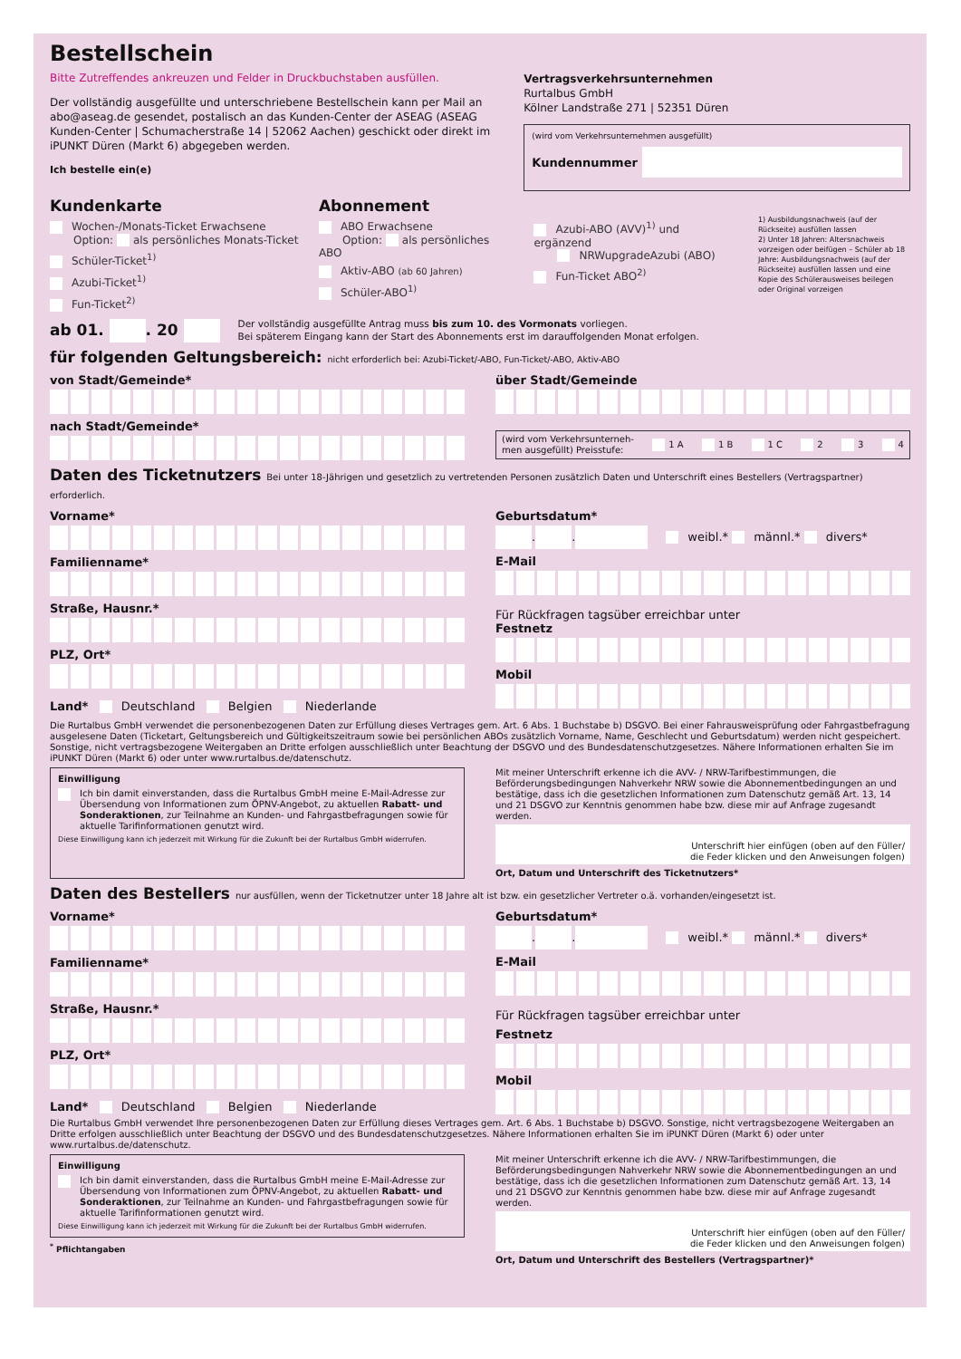Bestellschein
Bitte Zutreffendes ankreuzen und Felder in Druckbuchstaben ausfüllen.
Der vollständig ausgefüllte und unterschriebene Bestellschein kann per Mail an abo@aseag.de gesendet, postalisch an das Kunden-Center der ASEAG (ASEAG Kunden-Center | Schumacherstraße 14 | 52062 Aachen) geschickt oder direkt im iPUNKT Düren (Markt 6) abgegeben werden.
Ich bestelle ein(e)
Vertragsverkehrsunternehmen
Rurtalbus GmbH
Kölner Landstraße 271 | 52351 Düren
(wird vom Verkehrsunternehmen ausgefüllt)
Kundennummer
Kundenkarte
Wochen-/Monats-Ticket Erwachsene
Option: als persönliches Monats-Ticket
Schüler-Ticket<sup>1)</sup>
Azubi-Ticket<sup>1)</sup>
Fun-Ticket<sup>2)</sup>
Abonnement
ABO Erwachsene
Option: als persönliches ABO
Aktiv-ABO (ab 60 Jahren)
Schüler-ABO<sup>1)</sup>
Azubi-ABO (AVV)<sup>1)</sup> und ergänzend
NRWupgradeAzubi (ABO)
Fun-Ticket ABO<sup>2)</sup>
1) Ausbildungsnachweis (auf der Rückseite) ausfüllen lassen
2) Unter 18 Jahren: Altersnachweis vorzeigen oder beifügen – Schüler ab 18 Jahre: Ausbildungsnachweis (auf der Rückseite) ausfüllen lassen und eine Kopie des Schülerausweises beilegen oder Original vorzeigen
ab 01. . 20
Der vollständig ausgefüllte Antrag muss bis zum 10. des Vormonats vorliegen.
Bei späterem Eingang kann der Start des Abonnements erst im darauffolgenden Monat erfolgen.
für folgenden Geltungsbereich: nicht erforderlich bei: Azubi-Ticket/-ABO, Fun-Ticket/-ABO, Aktiv-ABO
von Stadt/Gemeinde*
nach Stadt/Gemeinde*
über Stadt/Gemeinde
(wird vom Verkehrsunterneh-
men ausgefüllt) Preisstufe: 1 A 1 B 1 C 2 3 4
Daten des Ticketnutzers Bei unter 18-Jährigen und gesetzlich zu vertretenden Personen zusätzlich Daten und Unterschrift eines Bestellers (Vertragspartner) erforderlich.
Vorname*
Familienname*
Straße, Hausnr.*
PLZ, Ort*
Land* Deutschland Belgien Niederlande
Geburtsdatum*
. . weibl.* männl.* divers*
E-Mail
Für Rückfragen tagsüber erreichbar unter
Festnetz
Mobil
Die Rurtalbus GmbH verwendet die personenbezogenen Daten zur Erfüllung dieses Vertrages gem. Art. 6 Abs. 1 Buchstabe b) DSGVO. Bei einer Fahrausweisprüfung oder Fahrgastbefragung ausgelesene Daten (Ticketart, Geltungsbereich und Gültigkeitszeitraum sowie bei persönlichen ABOs zusätzlich Vorname, Name, Geschlecht und Geburtsdatum) werden nicht gespeichert. Sonstige, nicht vertragsbezogene Weitergaben an Dritte erfolgen ausschließlich unter Beachtung der DSGVO und des Bundesdatenschutzgesetzes. Nähere Informationen erhalten Sie im iPUNKT Düren (Markt 6) oder unter www.rurtalbus.de/datenschutz.
Einwilligung
Ich bin damit einverstanden, dass die Rurtalbus GmbH meine E-Mail-Adresse zur Übersendung von Informationen zum ÖPNV-Angebot, zu aktuellen Rabatt- und Sonderaktionen, zur Teilnahme an Kunden- und Fahrgastbefragungen sowie für aktuelle Tarifinformationen genutzt wird.
Diese Einwilligung kann ich jederzeit mit Wirkung für die Zukunft bei der Rurtalbus GmbH widerrufen.
Mit meiner Unterschrift erkenne ich die AVV- / NRW-Tarifbestimmungen, die Beförderungsbedingungen Nahverkehr NRW sowie die Abonnementbedingungen an und bestätige, dass ich die gesetzlichen Informationen zum Datenschutz gemäß Art. 13, 14 und 21 DSGVO zur Kenntnis genommen habe bzw. diese mir auf Anfrage zugesandt werden.
Unterschrift hier einfügen (oben auf den Füller/
die Feder klicken und den Anweisungen folgen)
Ort, Datum und Unterschrift des Ticketnutzers*
Daten des Bestellers nur ausfüllen, wenn der Ticketnutzer unter 18 Jahre alt ist bzw. ein gesetzlicher Vertreter o.ä. vorhanden/eingesetzt ist.
Vorname*
Familienname*
Straße, Hausnr.*
PLZ, Ort*
Land* Deutschland Belgien Niederlande
Geburtsdatum*
. . weibl.* männl.* divers*
E-Mail
Für Rückfragen tagsüber erreichbar unter
Festnetz
Mobil
Die Rurtalbus GmbH verwendet Ihre personenbezogenen Daten zur Erfüllung dieses Vertrages gem. Art. 6 Abs. 1 Buchstabe b) DSGVO. Sonstige, nicht vertragsbezogene Weitergaben an Dritte erfolgen ausschließlich unter Beachtung der DSGVO und des Bundesdatenschutzgesetzes. Nähere Informationen erhalten Sie im iPUNKT Düren (Markt 6) oder unter www.rurtalbus.de/datenschutz.
Einwilligung
Ich bin damit einverstanden, dass die Rurtalbus GmbH meine E-Mail-Adresse zur Übersendung von Informationen zum ÖPNV-Angebot, zu aktuellen Rabatt- und Sonderaktionen, zur Teilnahme an Kunden- und Fahrgastbefragungen sowie für aktuelle Tarifinformationen genutzt wird.
Diese Einwilligung kann ich jederzeit mit Wirkung für die Zukunft bei der Rurtalbus GmbH widerrufen.
<sup>*</sup> Pflichtangaben
Mit meiner Unterschrift erkenne ich die AVV- / NRW-Tarifbestimmungen, die Beförderungsbedingungen Nahverkehr NRW sowie die Abonnementbedingungen an und bestätige, dass ich die gesetzlichen Informationen zum Datenschutz gemäß Art. 13, 14 und 21 DSGVO zur Kenntnis genommen habe bzw. diese mir auf Anfrage zugesandt werden.
Unterschrift hier einfügen (oben auf den Füller/
die Feder klicken und den Anweisungen folgen)
Ort, Datum und Unterschrift des Bestellers (Vertragspartner)*